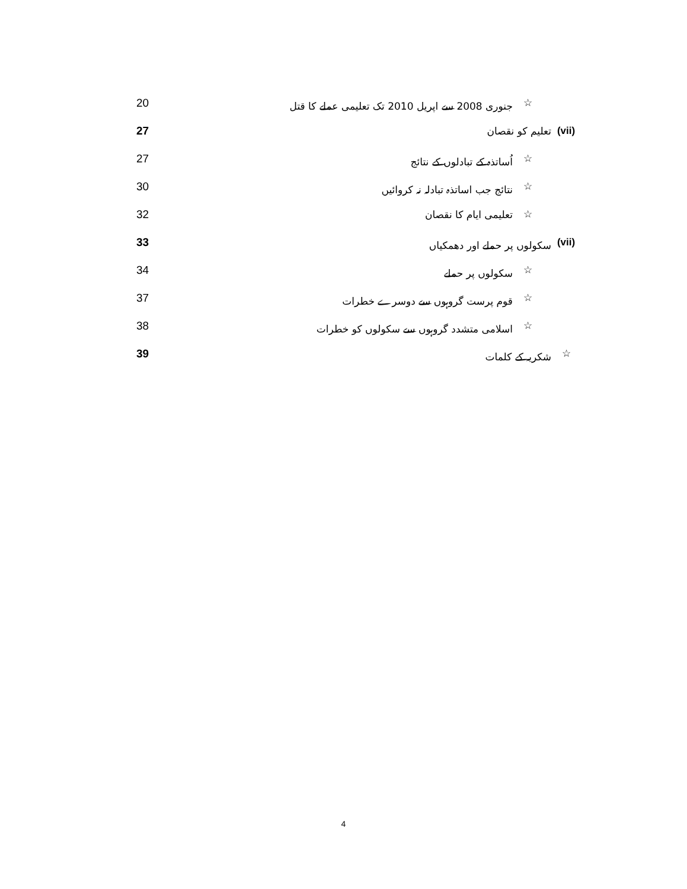☆ جنوری 2008 سے اپریل 2010 تک تعلیمی عملے کا قتل 20
(vii) تعلیم کو نقصان 27
☆ اُساتذہ کے تبادلوں کے نتائج 27
☆ نتائج جب اساتذہ تبادلہ نہ کروائیں 30
☆ تعلیمی ایام کا نقصان 32
(vii) سکولوں پر حملے اور دھمکیاں 33
☆ سکولوں پر حملے 34
☆ قوم پرست گروہوں سے دوسرے خطرات 37
☆ اسلامی متشدد گروہوں سے سکولوں کو خطرات 38
☆ شکریہ کے کلمات 39
4